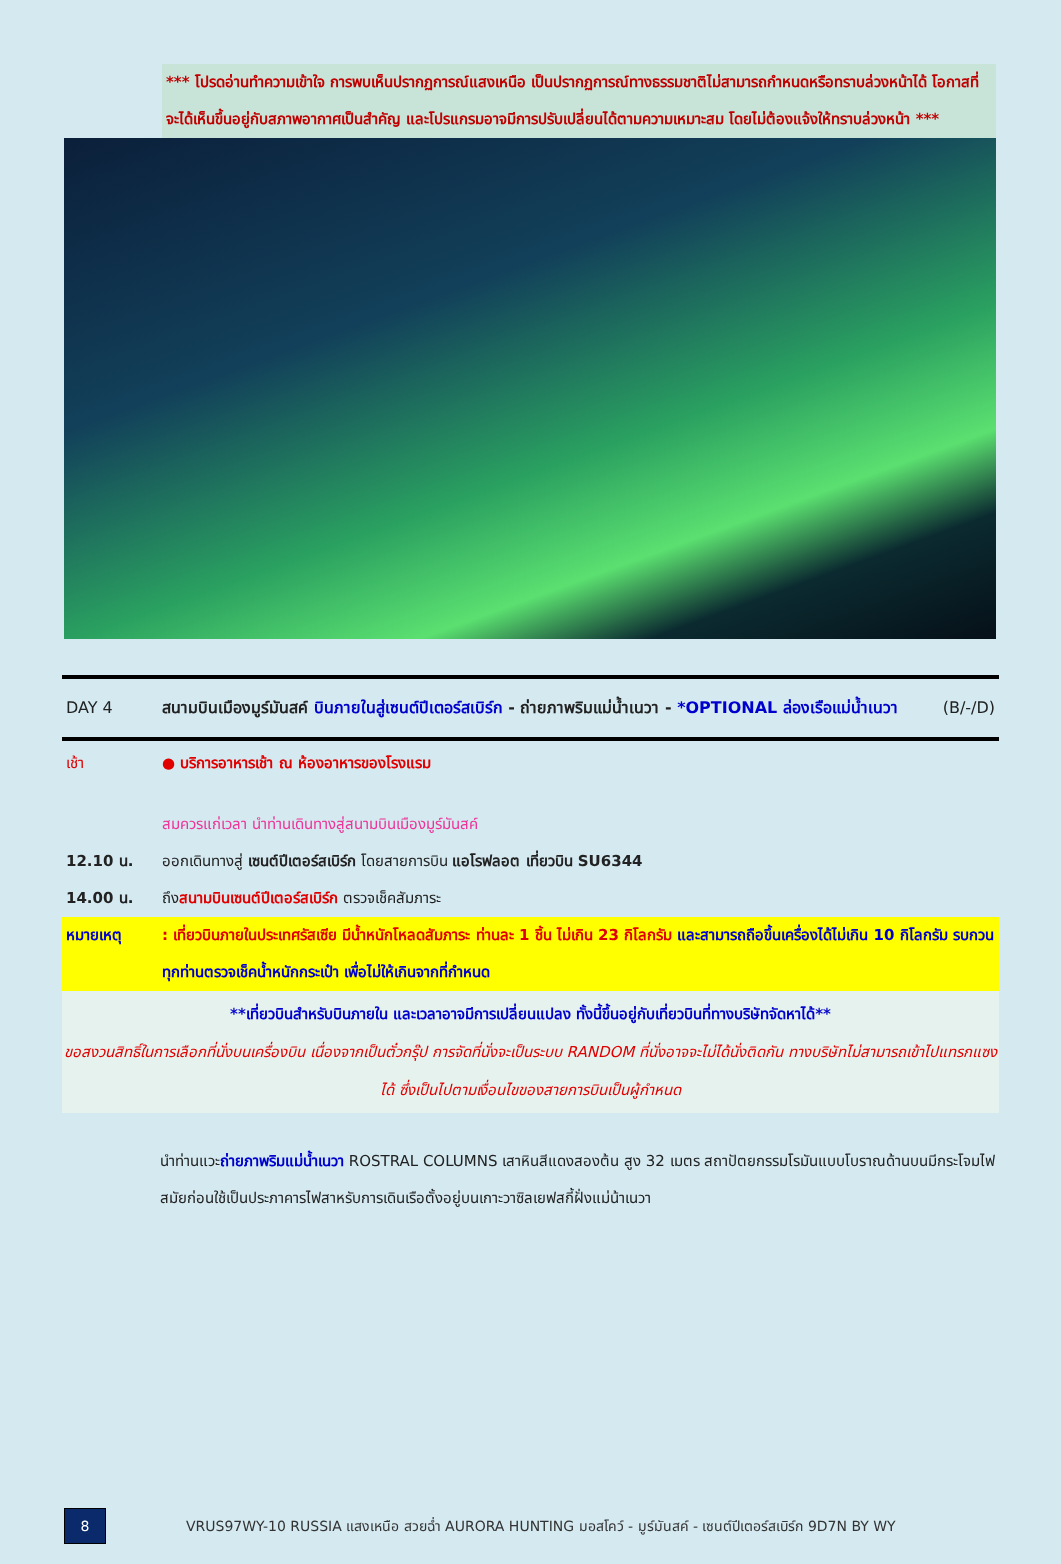*** โปรดอ่านทำความเข้าใจ การพบเห็นปรากฏการณ์แสงเหนือ เป็นปรากฏการณ์ทางธรรมชาติไม่สามารถกำหนดหรือทราบล่วงหน้าได้ โอกาสที่จะได้เห็นขึ้นอยู่กับสภาพอากาศเป็นสำคัญ และโปรแกรมอาจมีการปรับเปลี่ยนได้ตามความเหมาะสม โดยไม่ต้องแจ้งให้ทราบล่วงหน้า ***
DAY 4 สนามบินเมืองมูร์มันสค์ บินภายในสู่เซนต์ปีเตอร์สเบิร์ก - ถ่ายภาพริมแม่น้ำเนวา - *OPTIONAL ล่องเรือแม่น้ำเนวา (B/-/D)
เช้า ● บริการอาหารเช้า ณ ห้องอาหารของโรงแรม
สมควรแก่เวลา นำท่านเดินทางสู่สนามบินเมืองมูร์มันสค์
12.10 น. ออกเดินทางสู่ เซนต์ปีเตอร์สเบิร์ก โดยสายการบิน แอโรฟลอต เที่ยวบิน SU6344
14.00 น. ถึงสนามบินเซนต์ปีเตอร์สเบิร์ก ตรวจเช็คสัมภาระ
หมายเหตุ : เที่ยวบินภายในประเทศรัสเซีย มีน้ำหนักโหลดสัมภาระ ท่านละ 1 ชิ้น ไม่เกิน 23 กิโลกรัม และสามารถถือขึ้นเครื่องได้ไม่เกิน 10 กิโลกรัม รบกวนทุกท่านตรวจเช็คน้ำหนักกระเป๋า เพื่อไม่ให้เกินจากที่กำหนด
**เที่ยวบินสำหรับบินภายใน และเวลาอาจมีการเปลี่ยนแปลง ทั้งนี้ขึ้นอยู่กับเที่ยวบินที่ทางบริษัทจัดหาได้**
ขอสงวนสิทธิ์ในการเลือกที่นั่งบนเครื่องบิน เนื่องจากเป็นตั๋วกรุ๊ป การจัดที่นั่งจะเป็นระบบ RANDOM ที่นั่งอาจจะไม่ได้นั่งติดกัน ทางบริษัทไม่สามารถเข้าไปแทรกแซงได้ ซึ่งเป็นไปตามเงื่อนไขของสายการบินเป็นผู้กำหนด
นำท่านแวะถ่ายภาพริมแม่น้ำเนวา ROSTRAL COLUMNS เสาหินสีแดงสองต้น สูง 32 เมตร สถาปัตยกรรมโรมันแบบโบราณด้านบนมีกระโจมไฟ สมัยก่อนใช้เป็นประภาคารไฟสาหรับการเดินเรือตั้งอยู่บนเกาะวาซิลเยฟสกี้ฝั่งแม่น้าเนวา
8
VRUS97WY-10 RUSSIA แสงเหนือ สวยฉ่ำ AURORA HUNTING มอสโคว์ - มูร์มันสค์ - เซนต์ปีเตอร์สเบิร์ก 9D7N BY WY